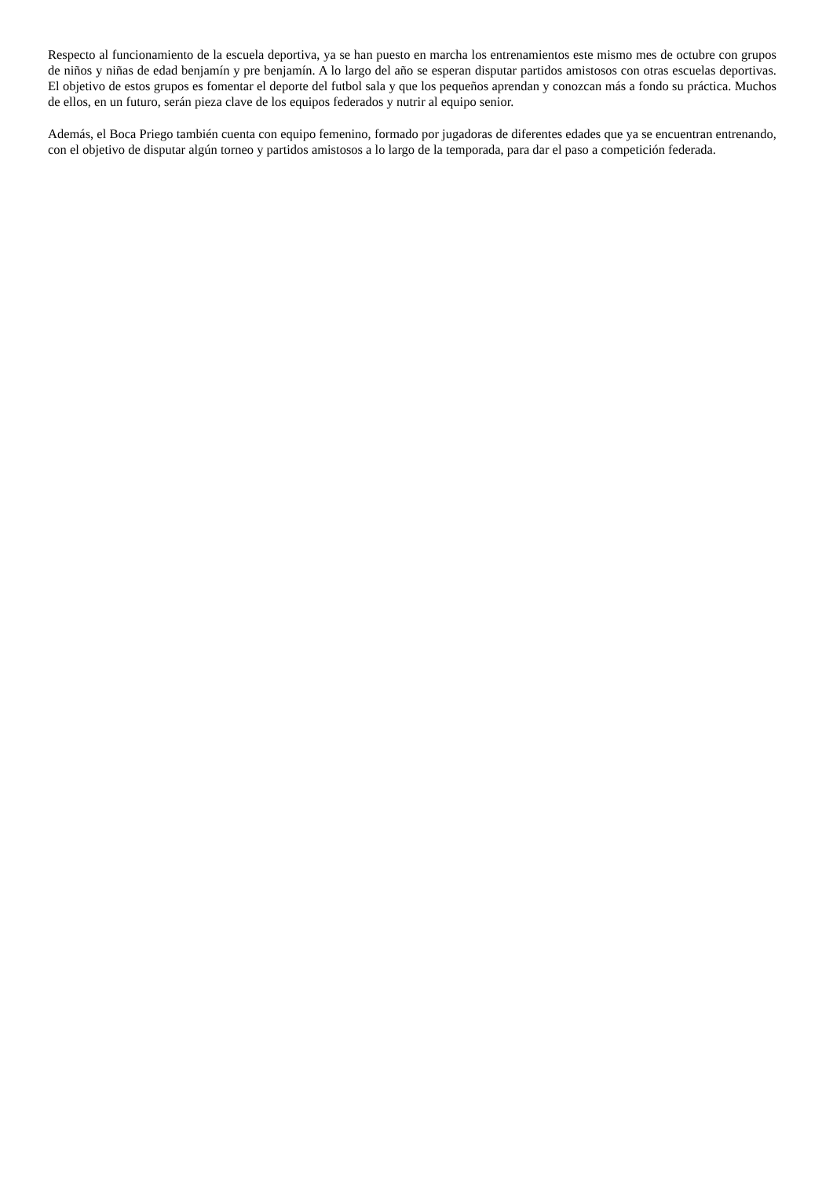Respecto al funcionamiento de la escuela deportiva, ya se han puesto en marcha los entrenamientos este mismo mes de octubre con grupos de niños y niñas de edad benjamín y pre benjamín. A lo largo del año se esperan disputar partidos amistosos con otras escuelas deportivas. El objetivo de estos grupos es fomentar el deporte del futbol sala y que los pequeños aprendan y conozcan más a fondo su práctica. Muchos de ellos, en un futuro, serán pieza clave de los equipos federados y nutrir al equipo senior.
Además, el Boca Priego también cuenta con equipo femenino, formado por jugadoras de diferentes edades que ya se encuentran entrenando, con el objetivo de disputar algún torneo y partidos amistosos a lo largo de la temporada, para dar el paso a competición federada.